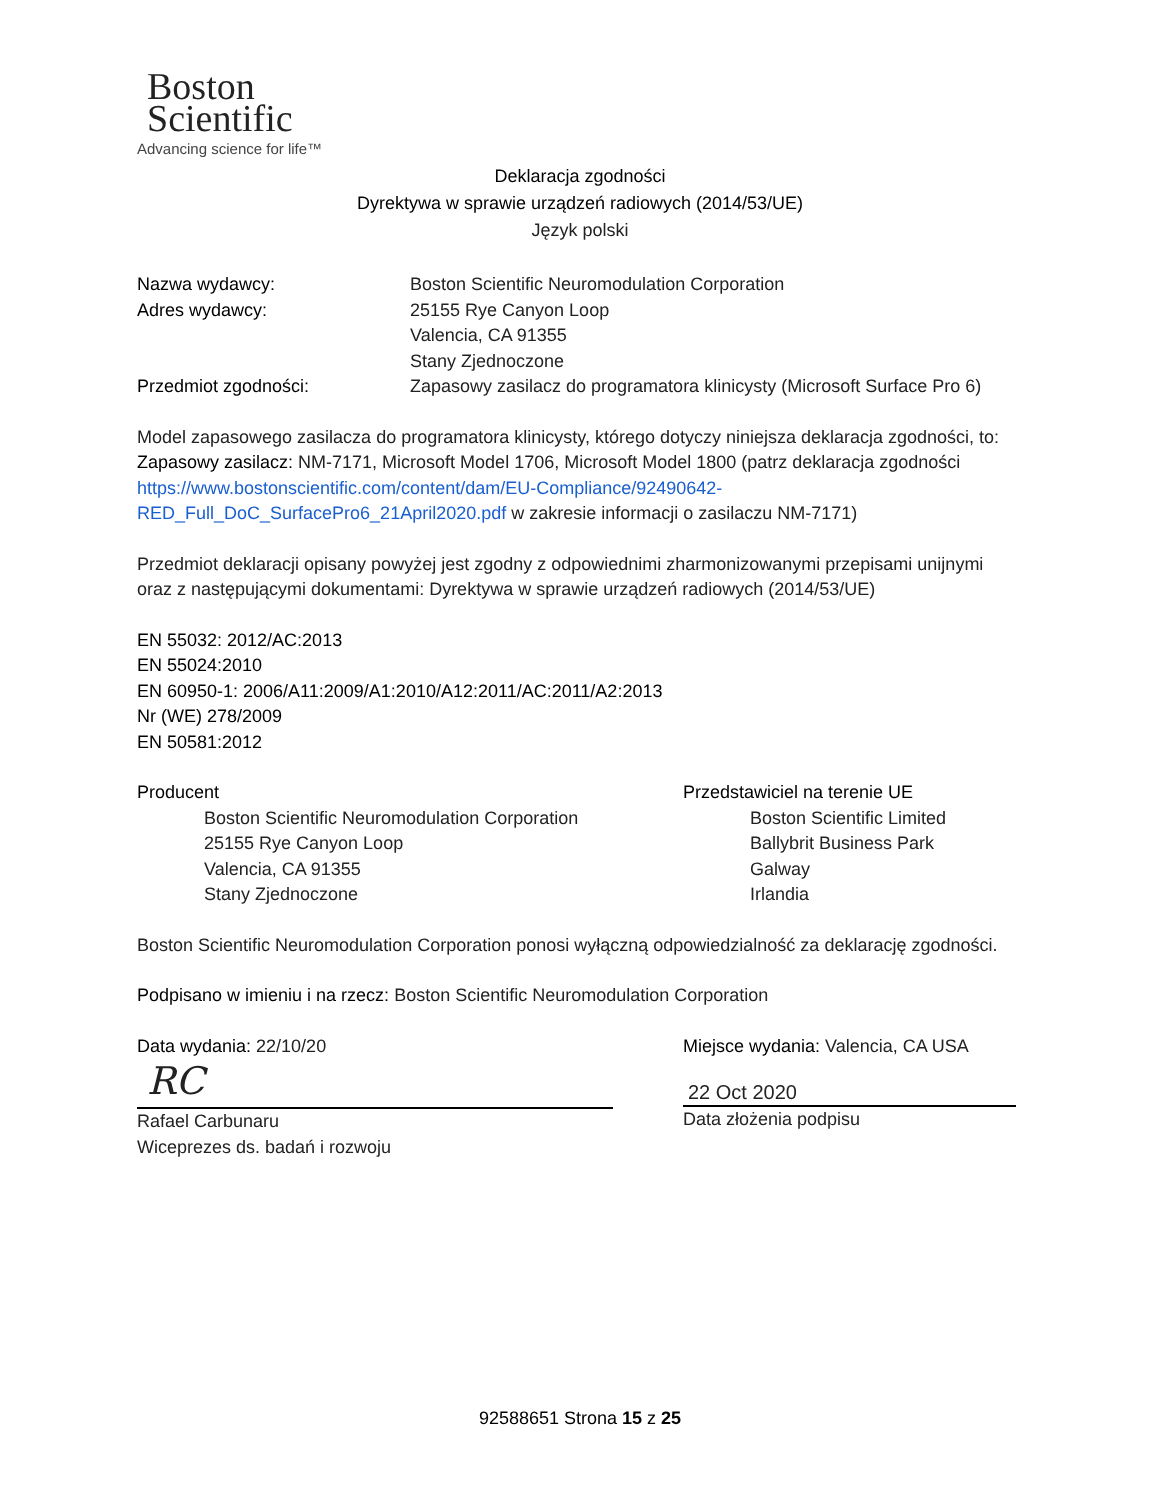Boston
Scientific
Advancing science for life™
Deklaracja zgodności
Dyrektywa w sprawie urządzeń radiowych (2014/53/UE)
Język polski
Nazwa wydawcy: Boston Scientific Neuromodulation Corporation
Adres wydawcy: 25155 Rye Canyon Loop
Valencia, CA 91355
Stany Zjednoczone
Przedmiot zgodności: Zapasowy zasilacz do programatora klinicysty (Microsoft Surface Pro 6)
Model zapasowego zasilacza do programatora klinicysty, którego dotyczy niniejsza deklaracja zgodności, to: Zapasowy zasilacz: NM-7171, Microsoft Model 1706, Microsoft Model 1800 (patrz deklaracja zgodności https://www.bostonscientific.com/content/dam/EU-Compliance/92490642-RED_Full_DoC_SurfacePro6_21April2020.pdf w zakresie informacji o zasilaczu NM-7171)
Przedmiot deklaracji opisany powyżej jest zgodny z odpowiednimi zharmonizowanymi przepisami unijnymi oraz z następującymi dokumentami: Dyrektywa w sprawie urządzeń radiowych (2014/53/UE)
EN 55032: 2012/AC:2013
EN 55024:2010
EN 60950-1: 2006/A11:2009/A1:2010/A12:2011/AC:2011/A2:2013
Nr (WE) 278/2009
EN 50581:2012
Producent
Boston Scientific Neuromodulation Corporation
25155 Rye Canyon Loop
Valencia, CA 91355
Stany Zjednoczone
Przedstawiciel na terenie UE
Boston Scientific Limited
Ballybrit Business Park
Galway
Irlandia
Boston Scientific Neuromodulation Corporation ponosi wyłączną odpowiedzialność za deklarację zgodności.
Podpisano w imieniu i na rzecz: Boston Scientific Neuromodulation Corporation
Data wydania: 22/10/20
RC
Rafael Carbunaru
Wiceprezes ds. badań i rozwoju
Miejsce wydania: Valencia, CA USA
22 Oct 2020
Data złożenia podpisu
92588651 Strona 15 z 25